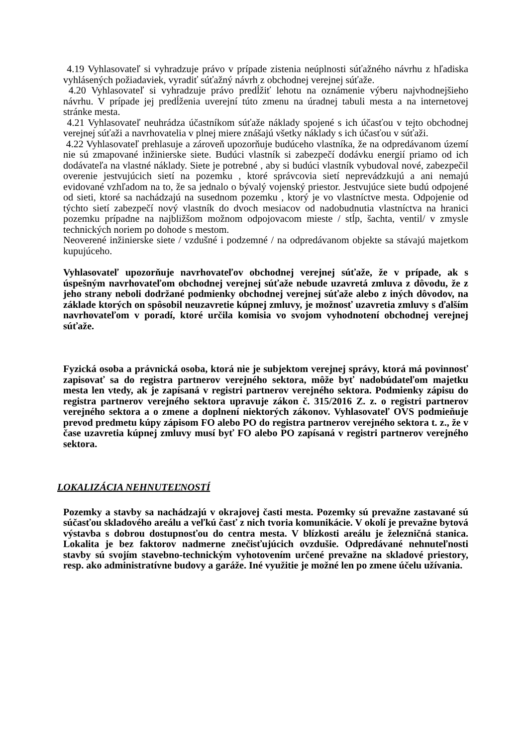4.19 Vyhlasovateľ si vyhradzuje právo v prípade zistenia neúplnosti súťažného návrhu z hľadiska vyhlásených požiadaviek, vyradiť súťažný návrh z obchodnej verejnej súťaže.
4.20 Vyhlasovateľ si vyhradzuje právo predĺžiť lehotu na oznámenie výberu najvhodnejšieho návrhu. V prípade jej predĺženia uverejní túto zmenu na úradnej tabuli mesta a na internetovej stránke mesta.
4.21 Vyhlasovateľ neuhrádza účastníkom súťaže náklady spojené s ich účasťou v tejto obchodnej verejnej súťaži a navrhovatelia v plnej miere znášajú všetky náklady s ich účasťou v súťaži.
4.22 Vyhlasovateľ prehlasuje a zároveň upozorňuje budúceho vlastníka, že na odpredávanom území nie sú zmapované inžinierske siete. Budúci vlastník si zabezpečí dodávku energií priamo od ich dodávateľa na vlastné náklady. Siete je potrebné , aby si budúci vlastník vybudoval nové, zabezpečil overenie jestvujúcich sietí na pozemku , ktoré správcovia sietí neprevádzkujú a ani nemajú evidované vzhľadom na to, že sa jednalo o bývalý vojenský priestor. Jestvujúce siete budú odpojené od sieti, ktoré sa nachádzajú na susednom pozemku , ktorý je vo vlastníctve mesta. Odpojenie od týchto sietí zabezpečí nový vlastník do dvoch mesiacov od nadobudnutia vlastníctva na hranici pozemku prípadne na najbližšom možnom odpojovacom mieste / stĺp, šachta, ventil/ v zmysle technických noriem po dohode s mestom.
Neoverené inžinierske siete / vzdušné i podzemné / na odpredávanom objekte sa stávajú majetkom kupujúceho.
Vyhlasovateľ upozorňuje navrhovateľov obchodnej verejnej súťaže, že v prípade, ak s úspešným navrhovateľom obchodnej verejnej súťaže nebude uzavretá zmluva z dôvodu, že z jeho strany neboli dodržané podmienky obchodnej verejnej súťaže alebo z iných dôvodov, na základe ktorých on spôsobil neuzavretie kúpnej zmluvy, je možnosť uzavretia zmluvy s ďalším navrhovateľom v poradí, ktoré určila komisia vo svojom vyhodnotení obchodnej verejnej súťaže.
Fyzická osoba a právnická osoba, ktorá nie je subjektom verejnej správy, ktorá má povinnosť zapisovať sa do registra partnerov verejného sektora, môže byť nadobúdateľom majetku mesta len vtedy, ak je zapísaná v registri partnerov verejného sektora. Podmienky zápisu do registra partnerov verejného sektora upravuje zákon č. 315/2016 Z. z. o registri partnerov verejného sektora a o zmene a doplnení niektorých zákonov. Vyhlasovateľ OVS podmieňuje prevod predmetu kúpy zápisom FO alebo PO do registra partnerov verejného sektora t. z., že v čase uzavretia kúpnej zmluvy musí byť FO alebo PO zapísaná v registri partnerov verejného sektora.
LOKALIZÁCIA NEHNUTEĽNOSTÍ
Pozemky a stavby sa nachádzajú v okrajovej časti mesta. Pozemky sú prevažne zastavané sú súčasťou skladového areálu a veľkú časť z nich tvoria komunikácie. V okolí je prevažne bytová výstavba s dobrou dostupnosťou do centra mesta. V blízkosti areálu je železničná stanica. Lokalita je bez faktorov nadmerne znečisťujúcich ovzdušie. Odpredávané nehnuteľnosti stavby sú svojím stavebno-technickým vyhotovením určené prevažne na skladové priestory, resp. ako administratívne budovy a garáže. Iné využitie je možné len po zmene účelu užívania.